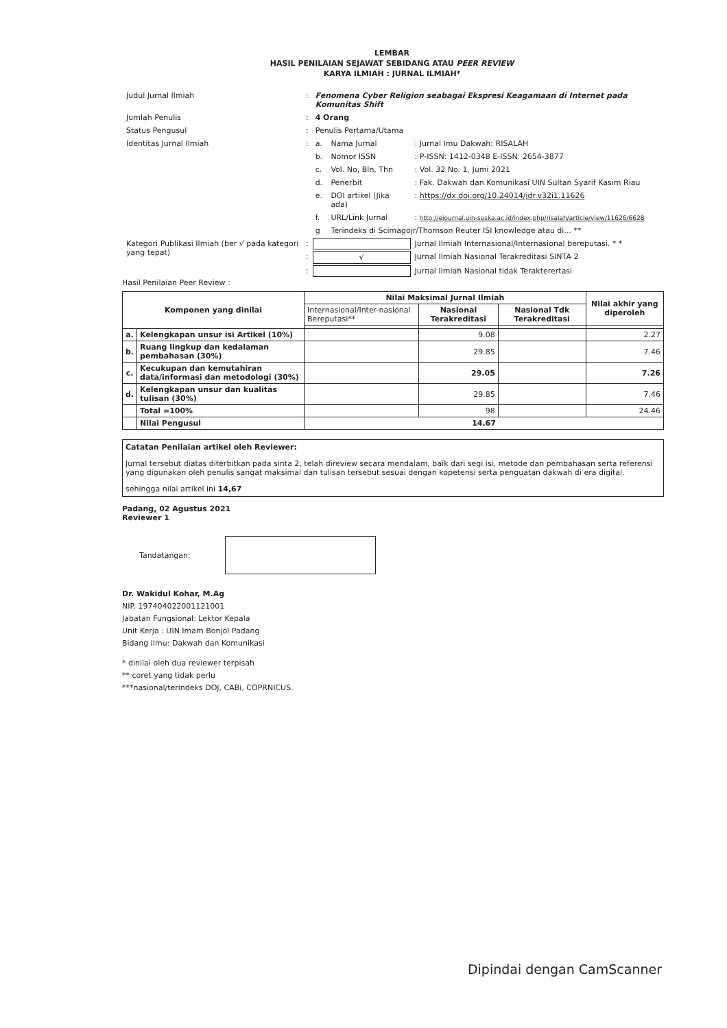LEMBAR
HASIL PENILAIAN SEJAWAT SEBIDANG ATAU PEER REVIEW
KARYA ILMIAH : JURNAL ILMIAH*
| Judul Jurnal Ilmiah | : | Fenomena Cyber Religion seabagai Ekspresi Keagamaan di Internet pada Komunitas Shift | | |
| Jumlah Penulis | : | 4 Orang | | |
| Status Pengusul | : | Penulis Pertama/Utama | | |
| Identitas Jurnal Ilmiah | : | a. | Nama Jurnal | : Jurnal Imu Dakwah: RISALAH |
| | | b. | Nomor ISSN | : P-ISSN: 1412-0348 E-ISSN: 2654-3877 |
| | | c. | Vol. No, Bln, Thn | : Vol. 32 No. 1, Jumi 2021 |
| | | d. | Penerbit | : Fak. Dakwah dan Komunikasi UIN Sultan Syarif Kasim Riau |
| | | e. | DOI artikel (Jika ada) | : https://dx.doi.org/10.24014/jdr.v32i1.11626 |
| | | f. | URL/Link Jurnal | : http://ejournal.uin-suska.ac.id/index.php/risalah/article/view/11626/6628 |
| | | g | Terindeks di Scimagojr/Thomson Reuter ISI knowledge atau di... ** | |
| Kategori Publikasi Ilmiah (ber √ pada kategori yang tepat) | : | | | Jurnal Ilmiah Internasional/Internasional bereputasi. * * |
| | : | √ | | Jurnal Ilmiah Nasional Terakreditasi SINTA 2 |
| | : | | | Jurnal Ilmiah Nasional tidak Terakterertasi |
Hasil Penilaian Peer Review :
| Komponen yang dinilai | | Nilai Maksimal Jurnal Ilmiah | | | Nilai akhir yang diperoleh |
| --- | --- | --- | --- | --- | --- |
| | | Internasional/Inter-nasional Bereputasi** | Nasional Terakreditasi | Nasional Tdk Terakreditasi | |
| a. | Kelengkapan unsur isi Artikel (10%) | | 9.08 | | 2.27 |
| b. | Ruang lingkup dan kedalaman pembahasan (30%) | | 29.85 | | 7.46 |
| c. | Kecukupan dan kemutahiran data/informasi dan metodologi (30%) | | 29.05 | | 7.26 |
| d. | Kelengkapan unsur dan kualitas tulisan (30%) | | 29.85 | | 7.46 |
| | Total =100% | | 98 | | 24.46 |
| | Nilai Pengusul | 14.67 | | | |
Catatan Penilaian artikel oleh Reviewer:
Jurnal tersebut diatas diterbitkan pada sinta 2, telah direview secara mendalam, baik dari segi isi, metode dan pembahasan serta referensi yang digunakan oleh penulis sangat maksimal dan tulisan tersebut sesuai dengan kopetensi serta penguatan dakwah di era digital.
sehingga nilai artikel ini 14,67
Padang, 02 Agustus 2021
Reviewer 1
Tandatangan:
Dr. Wakidul Kohar, M.Ag
NIP. 197404022001121001
Jabatan Fungsional: Lektor Kepala
Unit Kerja : UIN Imam Bonjol Padang
Bidang Ilmu: Dakwah dan Komunikasi
* dinilai oleh dua reviewer terpisah
** coret yang tidak perlu
***nasional/terindeks DOJ, CABi, COPRNICUS.
Dipindai dengan CamScanner